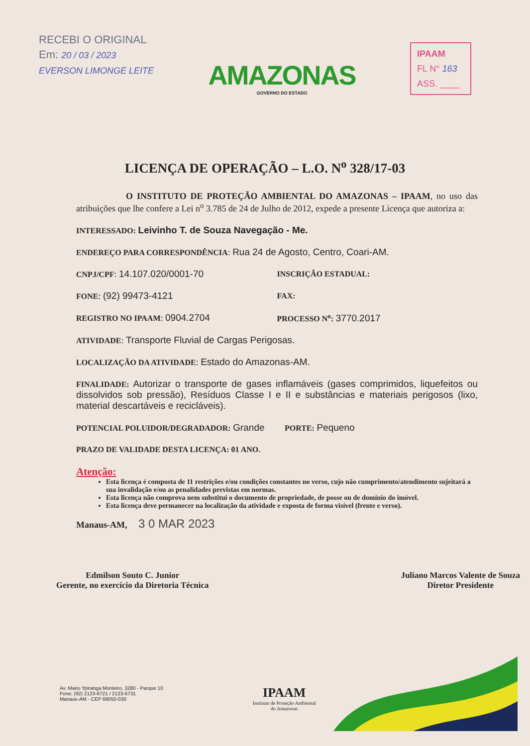RECEBI O ORIGINAL
Em: 20 / 03 / 2023
EVERSON LIMONGE LEITE
AMAZONAS
GOVERNO DO ESTADO
IPAAM
FL N° 163
ASS. ____
LICENÇA DE OPERAÇÃO – L.O. N<sup>o</sup> 328/17-03
O INSTITUTO DE PROTEÇÃO AMBIENTAL DO AMAZONAS – IPAAM, no uso das atribuições que lhe confere a Lei n<sup>o</sup> 3.785 de 24 de Julho de 2012, expede a presente Licença que autoriza a:
INTERESSADO: Leivinho T. de Souza Navegação - Me.
ENDEREÇO PARA CORRESPONDÊNCIA: Rua 24 de Agosto, Centro, Coari-AM.
CNPJ/CPF: 14.107.020/0001-70
INSCRIÇÃO ESTADUAL:
FONE: (92) 99473-4121
FAX:
REGISTRO NO IPAAM: 0904.2704
PROCESSO N<sup>o</sup>: 3770.2017
ATIVIDADE: Transporte Fluvial de Cargas Perigosas.
LOCALIZAÇÃO DA ATIVIDADE: Estado do Amazonas-AM.
FINALIDADE: Autorizar o transporte de gases inflamáveis (gases comprimidos, liquefeitos ou dissolvidos sob pressão), Resíduos Classe I e II e substâncias e materiais perigosos (lixo, material descartáveis e recicláveis).
POTENCIAL POLUIDOR/DEGRADADOR: Grande PORTE: Pequeno
PRAZO DE VALIDADE DESTA LICENÇA: 01 ANO.
Atenção:
Esta licença é composta de 11 restrições e/ou condições constantes no verso, cujo não cumprimento/atendimento sujeitará a sua invalidação e/ou as penalidades previstas em normas.
Esta licença não comprova nem substitui o documento de propriedade, de posse ou de domínio do imóvel.
Esta licença deve permanecer na localização da atividade e exposta de forma visível (frente e verso).
Manaus-AM, 3 0 MAR 2023
Edmilson Souto C. Junior
Gerente, no exercício da Diretoria Técnica
Juliano Marcos Valente de Souza
Diretor Presidente
Av. Mario Ypiranga Monteiro, 3280 - Parque 10
Fone: (92) 2123-6721 / 2123-6731
Manaus-AM - CEP 69050-030
IPAAM
Instituto de Proteção Ambiental
do Amazonas